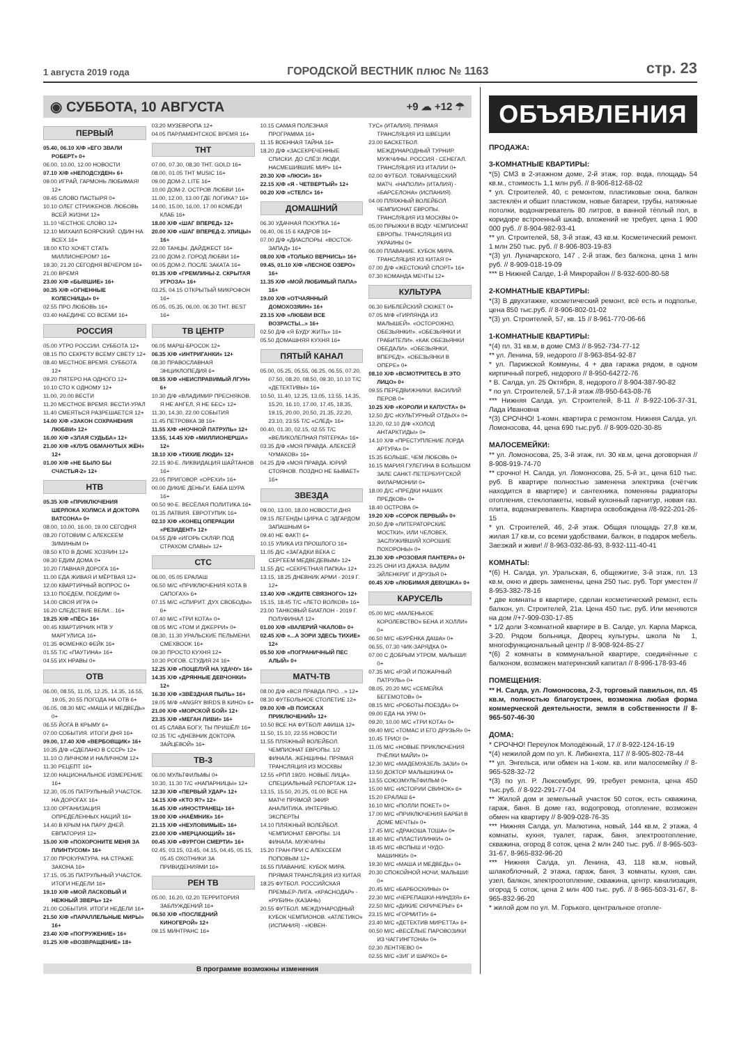1 августа 2019 года ГОРОДСКОЙ ВЕСТНИК плюс № 1163 стр. 23
◉ СУББОТА, 10 АВГУСТА +9 ☁ +12 ☂
ПЕРВЫЙ
05.40, 06.10 Х/Ф «ЕГО ЗВАЛИ РОБЕРТ» 0+
06.00, 10.00, 12.00 НОВОСТИ
07.10 Х/Ф «НЕПОДСУДЕН» 6+
09.00 ИГРАЙ, ГАРМОНЬ ЛЮБИМАЯ! 12+
09.45 СЛОВО ПАСТЫРЯ 0+
10.10 ОЛЕГ СТРИЖЕНОВ. ЛЮБОВЬ ВСЕЙ ЖИЗНИ 12+
11.10 ЧЕСТНОЕ СЛОВО 12+
12.10 МИХАИЛ БОЯРСКИЙ. ОДИН НА ВСЕХ 16+
18.00 КТО ХОЧЕТ СТАТЬ МИЛЛИОНЕРОМ? 16+
19.30, 21.20 СЕГОДНЯ ВЕЧЕРОМ 16+
21.00 ВРЕМЯ
23.00 Х/Ф «БЫВШИЕ» 16+
00.35 Х/Ф «ОГНЕННЫЕ КОЛЕСНИЦЫ» 0+
02.55 ПРО ЛЮБОВЬ 16+
03.40 НАЕДИНЕ СО ВСЕМИ 16+
РОССИЯ
05.00 УТРО РОССИИ. СУББОТА 12+
08.15 ПО СЕКРЕТУ ВСЕМУ СВЕТУ 12+
08.40 МЕСТНОЕ ВРЕМЯ. СУББОТА 12+
09.20 ПЯТЕРО НА ОДНОГО 12+
10.10 СТО К ОДНОМУ 12+
11.00, 20.00 ВЕСТИ
11.20 МЕСТНОЕ ВРЕМЯ. ВЕСТИ-УРАЛ
11.40 СМЕЯТЬСЯ РАЗРЕШАЕТСЯ 12+
14.00 Х/Ф «ЗАКОН СОХРАНЕНИЯ ЛЮБВИ» 12+
16.00 Х/Ф «ЗЛАЯ СУДЬБА» 12+
21.00 Х/Ф «КЛУБ ОБМАНУТЫХ ЖЁН» 12+
01.00 Х/Ф «НЕ БЫЛО БЫ СЧАСТЬЯ-2» 12+
НТВ
05.35 Х/Ф «ПРИКЛЮЧЕНИЯ ШЕРЛОКА ХОЛМСА И ДОКТОРА ВАТСОНА» 0+
08.00, 10.00, 16.00, 19.00 СЕГОДНЯ
08.20 ГОТОВИМ С АЛЕКСЕЕМ ЗИМИНЫМ 0+
08.50 КТО В ДОМЕ ХОЗЯИН 12+
09.30 ЕДИМ ДОМА 0+
10.20 ГЛАВНАЯ ДОРОГА 16+
11.00 ЕДА ЖИВАЯ И МЁРТВАЯ 12+
12.00 КВАРТИРНЫЙ ВОПРОС 0+
13.10 ПОЕДЕМ, ПОЕДИМ! 0+
14.00 СВОЯ ИГРА 0+
16.20 СЛЕДСТВИЕ ВЕЛИ... 16+
19.25 Х/Ф «ПЁС» 16+
00.45 КВАРТИРНИК НТВ У МАРГУЛИСА 16+
01.35 ФОМЕНКО ФЕЙК 16+
01.55 Т/С «ПАУТИНА» 16+
04.55 ИХ НРАВЫ 0+
ОТВ
06.00, 08.55, 11.05, 12.25, 14.35, 16.55, 19.05, 20.55 ПОГОДА НА ОТВ 6+
06.05, 08.30 М/С «МАША И МЕДВЕДЬ» 0+
06.55 ЙОГА В КРЫМУ 6+
07.00 СОБЫТИЯ. ИТОГИ ДНЯ 16+
09.00, 17.40 Х/Ф «ВЕРБОВЩИК» 16+
10.35 Д/Ф «СДЕЛАНО В СССР» 12+
11.10 О ЛИЧНОМ И НАЛИЧНОМ 12+
11.30 РЕЦЕПТ 16+
12.00 НАЦИОНАЛЬНОЕ ИЗМЕРЕНИЕ 16+
12.30, 05.05 ПАТРУЛЬНЫЙ УЧАСТОК. НА ДОРОГАХ 16+
13.00 ОРГАНИЗАЦИЯ ОПРЕДЕЛЕННЫХ НАЦИЙ 16+
14.40 В КРЫМ НА ПАРУ ДНЕЙ. ЕВПАТОРИЯ 12+
15.00 Х/Ф «ПОХОРОНИТЕ МЕНЯ ЗА ПЛИНТУСОМ» 16+
17.00 ПРОКУРАТУРА. НА СТРАЖЕ ЗАКОНА 16+
17.15, 05.35 ПАТРУЛЬНЫЙ УЧАСТОК. ИТОГИ НЕДЕЛИ 16+
19.10 Х/Ф «МОЙ ЛАСКОВЫЙ И НЕЖНЫЙ ЗВЕРЬ» 12+
21.00 СОБЫТИЯ. ИТОГИ НЕДЕЛИ 16+
21.50 Х/Ф «ПАРАЛЛЕЛЬНЫЕ МИРЫ» 16+
23.40 Х/Ф «ПОГРУЖЕНИЕ» 16+
01.25 Х/Ф «ВОЗВРАЩЕНИЕ» 18+
03.20 МУЗЕВРОПА 12+
04.05 ПАРЛАМЕНТСКОЕ ВРЕМЯ 16+
ТНТ
07.00, 07.30, 08.30 ТНТ. GOLD 16+
08.00, 01.05 ТНТ MUSIC 16+
09.00 ДОМ-2. LITE 16+
10.00 ДОМ-2. ОСТРОВ ЛЮБВИ 16+
11.00, 12.00, 13.00 ГДЕ ЛОГИКА? 16+
14.00, 15.00, 16.00, 17.00 КОМЕДИ КЛАБ 16+
18.00 Х/Ф «ШАГ ВПЕРЕД» 12+
20.00 Х/Ф «ШАГ ВПЕРЕД-2. УЛИЦЫ» 16+
22.00 ТАНЦЫ. ДАЙДЖЕСТ 16+
23.00 ДОМ-2. ГОРОД ЛЮБВИ 16+
00.05 ДОМ-2. ПОСЛЕ ЗАКАТА 16+
01.35 Х/Ф «ГРЕМЛИНЫ-2. СКРЫТАЯ УГРОЗА» 16+
03.25, 04.15 ОТКРЫТЫЙ МИКРОФОН 16+
05.05, 05.35, 06.00, 06.30 ТНТ. BEST 16+
ТВ ЦЕНТР
06.05 МАРШ-БРОСОК 12+
06.35 Х/Ф «ИНТРИГАНКИ» 12+
08.30 ПРАВОСЛАВНАЯ ЭНЦИКЛОПЕДИЯ 6+
08.55 Х/Ф «НЕИСПРАВИМЫЙ ЛГУН» 6+
10.30 Д/Ф «ВЛАДИМИР ПРЕСНЯКОВ. Я НЕ АНГЕЛ, Я НЕ БЕС» 12+
11.30, 14.30, 22.00 СОБЫТИЯ
11.45 ПЕТРОВКА 38 16+
11.55 Х/Ф «НОЧНОЙ ПАТРУЛЬ» 12+
13.55, 14.45 Х/Ф «МИЛЛИОНЕРША» 12+
18.10 Х/Ф «ТИХИЕ ЛЮДИ» 12+
22.15 90-Е. ЛИКВИДАЦИЯ ШАЙТАНОВ 16+
23.05 ПРИГОВОР. «ОРЕХИ» 16+
00.00 ДИКИЕ ДЕНЬГИ. БАБА ШУРА 16+
00.50 90-Е. ВЕСЁЛАЯ ПОЛИТИКА 16+
01.35 ЛАТВИЯ. ЕВРОТУПИК 16+
02.10 Х/Ф «КОНЕЦ ОПЕРАЦИИ «РЕЗИДЕНТ» 12+
04.55 Д/Ф «ИГОРЬ СКЛЯР. ПОД СТРАХОМ СЛАВЫ» 12+
СТС
06.00, 05.05 ЕРАЛАШ
06.50 М/С «ПРИКЛЮЧЕНИЯ КОТА В САПОГАХ» 6+
07.15 М/С «СПИРИТ. ДУХ СВОБОДЫ» 6+
07.40 М/С «ТРИ КОТА» 0+
08.05 М/С «ТОМ И ДЖЕРРИ» 0+
08.30, 11.30 УРАЛЬСКИЕ ПЕЛЬМЕНИ. СМЕХBOOK 16+
09.30 ПРОСТО КУХНЯ 12+
10.30 РОГОВ. СТУДИЯ 24 16+
12.25 Х/Ф «ПОЦЕЛУЙ НА УДАЧУ» 16+
14.35 Х/Ф «ДРЯННЫЕ ДЕВЧОНКИ» 12+
16.30 Х/Ф «ЗВЁЗДНАЯ ПЫЛЬ» 16+
19.05 М/Ф «ANGRY BIRDS В КИНО» 6+
21.00 Х/Ф «МОРСКОЙ БОЙ» 12+
23.35 Х/Ф «МЕГАН ЛИВИ» 16+
01.45 СЛАВА БОГУ, ТЫ ПРИШЁЛ! 16+
02.35 Т/С «ДНЕВНИК ДОКТОРА ЗАЙЦЕВОЙ» 16+
ТВ-3
06.00 МУЛЬТФИЛЬМЫ 0+
10.30, 11.30 Т/С «НАПАРНИЦЫ» 12+
12.30 Х/Ф «ПЕРВЫЙ УДАР» 12+
14.15 Х/Ф «КТО Я?» 12+
16.45 Х/Ф «ИНОСТРАНЕЦ» 16+
19.00 Х/Ф «НАЁМНИК» 16+
21.15 Х/Ф «НЕУЛОВИМЫЕ» 16+
23.00 Х/Ф «МЕРЦАЮЩИЙ» 16+
00.45 Х/Ф «ФУРГОН СМЕРТИ» 16+
02.45, 03.15, 03.45, 04.15, 04.45, 05.15, 05.45 ОХОТНИКИ ЗА ПРИВИДЕНИЯМИ 16+
РЕН ТВ
05.00, 16.20, 02.20 ТЕРРИТОРИЯ ЗАБЛУЖДЕНИЙ 16+
06.50 Х/Ф «ПОСЛЕДНИЙ КИНОГЕРОЙ» 12+
09.15 МИНТРАНС 16+
10.15 САМАЯ ПОЛЕЗНАЯ ПРОГРАММА 16+
11.15 ВОЕННАЯ ТАЙНА 16+
18.20 Д/Ф «ЗАСЕКРЕЧЕННЫЕ СПИСКИ. ДО СЛЁЗ! ЛЮДИ, НАСМЕШИВШИЕ МИР» 16+
20.30 Х/Ф «ЛЮСИ» 16+
22.15 Х/Ф «Я - ЧЕТВЕРТЫЙ» 12+
00.20 Х/Ф «СТЕЛС» 16+
ДОМАШНИЙ
06.30 УДАЧНАЯ ПОКУПКА 16+
06.40, 06.15 6 КАДРОВ 16+
07.00 Д/Ф «ДИАСПОРЫ. «ВОСТОК-ЗАПАД» 16+
08.00 Х/Ф «ТОЛЬКО ВЕРНИСЬ» 16+
09.45, 01.10 Х/Ф «ЛЕСНОЕ ОЗЕРО» 16+
11.35 Х/Ф «МОЙ ЛЮБИМЫЙ ПАПА» 16+
19.00 Х/Ф «ОТЧАЯННЫЙ ДОМОХОЗЯИН» 16+
23.15 Х/Ф «ЛЮБВИ ВСЕ ВОЗРАСТЫ...» 16+
02.50 Д/Ф «Я БУДУ ЖИТЬ» 16+
05.50 ДОМАШНЯЯ КУХНЯ 16+
ПЯТЫЙ КАНАЛ
05.00, 05.25, 05.55, 06.25, 06.55, 07.20, 07.50, 08.20, 08.50, 09.30, 10.10 Т/С «ДЕТЕКТИВЫ» 16+
10.50, 11.40, 12.25, 13.05, 13.55, 14.35, 15.20, 16.10, 17.00, 17.45, 18.35, 19.15, 20.00, 20.50, 21.35, 22.20, 23.10, 23.55 Т/С «СЛЕД» 16+
00.40, 01.30, 02.15, 02.55 Т/С «ВЕЛИКОЛЕПНАЯ ПЯТЕРКА» 16+
03.35 Д/Ф «МОЯ ПРАВДА. АЛЕКСЕЙ ЧУМАКОВ» 16+
04.25 Д/Ф «МОЯ ПРАВДА. ЮРИЙ СТОЯНОВ. ПОЗДНО НЕ БЫВАЕТ» 16+
ЗВЕЗДА
09.00, 13.00, 18.00 НОВОСТИ ДНЯ
09.15 ЛЕГЕНДЫ ЦИРКА С ЭДГАРДОМ ЗАПАШНЫМ 6+
09.40 НЕ ФАКТ! 6+
10.15 УЛИКА ИЗ ПРОШЛОГО 16+
11.05 Д/С «ЗАГАДКИ ВЕКА С СЕРГЕЕМ МЕДВЕДЕВЫМ» 12+
11.55 Д/С «СЕКРЕТНАЯ ПАПКА» 12+
13.15, 18.25 ДНЕВНИК АРМИ - 2019 Г. 12+
13.40 Х/Ф «ЖДИТЕ СВЯЗНОГО» 12+
15.15, 18.45 Т/С «ЛЕТО ВОЛКОВ» 16+
23.00 ТАНКОВЫЙ БИАТЛОН - 2019 Г. ПОЛУФИНАЛ 12+
01.00 Х/Ф «ВАЛЕРИЙ ЧКАЛОВ» 0+
02.45 Х/Ф «...А ЗОРИ ЗДЕСЬ ТИХИЕ» 12+
05.50 Х/Ф «ПОГРАНИЧНЫЙ ПЕС АЛЫЙ» 0+
МАТЧ-ТВ
08.00 Д/Ф «ВСЯ ПРАВДА ПРО…» 12+
08.30 ФУТБОЛЬНОЕ СТОЛЕТИЕ 12+
09.00 Х/Ф «В ПОИСКАХ ПРИКЛЮЧЕНИЙ» 12+
10.50 ВСЕ НА ФУТБОЛ! АФИША 12+
11.50, 15.10, 22.55 НОВОСТИ
11.55 ПЛЯЖНЫЙ ВОЛЕЙБОЛ. ЧЕМПИОНАТ ЕВРОПЫ. 1/2 ФИНАЛА. ЖЕНЩИНЫ. ПРЯМАЯ ТРАНСЛЯЦИЯ ИЗ МОСКВЫ
12.55 «РПЛ 19/20. НОВЫЕ ЛИЦА». СПЕЦИАЛЬНЫЙ РЕПОРТАЖ 12+
13.15, 15.50, 20.25, 01.00 ВСЕ НА МАТЧ! ПРЯМОЙ ЭФИР. АНАЛИТИКА. ИНТЕРВЬЮ. ЭКСПЕРТЫ
14.10 ПЛЯЖНЫЙ ВОЛЕЙБОЛ. ЧЕМПИОНАТ ЕВРОПЫ. 1/4 ФИНАЛА. МУЖЧИНЫ
15.20 ГРАН-ПРИ С АЛЕКСЕЕМ ПОПОВЫМ 12+
16.55 ПЛАВАНИЕ. КУБОК МИРА. ПРЯМАЯ ТРАНСЛЯЦИЯ ИЗ КИТАЯ
18.25 ФУТБОЛ. РОССИЙСКАЯ ПРЕМЬЕР-ЛИГА. «КРАСНОДАР» - «РУБИН» (КАЗАНЬ)
20.55 ФУТБОЛ. МЕЖДУНАРОДНЫЙ КУБОК ЧЕМПИОНОВ. «АТЛЕТИКО» (ИСПАНИЯ) - «ЮВЕН-
ТУС» (ИТАЛИЯ). ПРЯМАЯ ТРАНСЛЯЦИЯ ИЗ ШВЕЦИИ
23.00 БАСКЕТБОЛ. МЕЖДУНАРОДНЫЙ ТУРНИР. МУЖЧИНЫ. РОССИЯ - СЕНЕГАЛ. ТРАНСЛЯЦИЯ ИЗ ИТАЛИИ 0+
02.00 ФУТБОЛ. ТОВАРИЩЕСКИЙ МАТЧ. «НАПОЛИ» (ИТАЛИЯ) - «БАРСЕЛОНА» (ИСПАНИЯ).
04.00 ПЛЯЖНЫЙ ВОЛЕЙБОЛ. ЧЕМПИОНАТ ЕВРОПЫ. ТРАНСЛЯЦИЯ ИЗ МОСКВЫ 0+
05.00 ПРЫЖКИ В ВОДУ. ЧЕМПИОНАТ ЕВРОПЫ. ТРАНСЛЯЦИЯ ИЗ УКРАИНЫ 0+
06.00 ПЛАВАНИЕ. КУБОК МИРА. ТРАНСЛЯЦИЯ ИЗ КИТАЯ 0+
07.00 Д/Ф «ЖЕСТОКИЙ СПОРТ» 16+
07.30 КОМАНДА МЕЧТЫ 12+
КУЛЬТУРА
06.30 БИБЛЕЙСКИЙ СЮЖЕТ 0+
07.05 М/Ф «ГИРЛЯНДА ИЗ МАЛЫШЕЙ». «ОСТОРОЖНО, ОБЕЗЬЯНКИ!». «ОБЕЗЬЯНКИ И ГРАБИТЕЛИ». «КАК ОБЕЗЬЯНКИ ОБЕДАЛИ». «ОБЕЗЬЯНКИ, ВПЕРЕД!». «ОБЕЗЬЯНКИ В ОПЕРЕ» 0+
08.10 Х/Ф «ВСМОТРИТЕСЬ В ЭТО ЛИЦО» 0+
09.55 ПЕРЕДВИЖНИКИ. ВАСИЛИЙ ПЕРОВ 0+
10.25 Х/Ф «КОРОЛИ И КАПУСТА» 0+
12.50 Д/С «КУЛЬТУРНЫЙ ОТДЫХ» 0+
13.20, 02.10 Д/Ф «ХОЛОД АНТАРКТИДЫ» 0+
14.10 Х/Ф «ПРЕСТУПЛЕНИЕ ЛОРДА АРТУРА» 0+
15.35 БОЛЬШЕ, ЧЕМ ЛЮБОВЬ 0+
16.15 МАРИЯ ГУЛЕГИНА В БОЛЬШОМ ЗАЛЕ САНКТ-ПЕТЕРБУРГСКОЙ ФИЛАРМОНИИ 0+
18.00 Д/С «ПРЕДКИ НАШИХ ПРЕДКОВ» 0+
18.40 ОСТРОВА 0+
19.20 Х/Ф «СОРОК ПЕРВЫЙ» 0+
20.50 Д/Ф «ЛИТЕРАТОРСКИЕ МОСТКИ», ИЛИ ЧЕЛОВЕК, ЗАСЛУЖИВШИЙ ХОРОШИЕ ПОХОРОНЫ» 0+
21.30 Х/Ф «РОЗОВАЯ ПАНТЕРА» 0+
23.25 ОНИ ИЗ ДЖАЗА. ВАДИМ ЭЙЛЕНКРИГ И ДРУЗЬЯ 0+
00.45 Х/Ф «ЛЮБИМАЯ ДЕВУШКА» 0+
КАРУСЕЛЬ
05.00 М/С «МАЛЕНЬКОЕ КОРОЛЕВСТВО» БЕНА И ХОЛЛИ» 0+
06.50 М/С «БУРЁНКА ДАША» 0+
06.55, 07.30 ЧИК-ЗАРЯДКА 0+
07.00 С ДОБРЫМ УТРОМ, МАЛЫШИ! 0+
07.35 М/С «РЭЙ И ПОЖАРНЫЙ ПАТРУЛЬ» 0+
08.05, 20.20 М/С «СЕМЕЙКА БЕГЕМОТОВ» 0+
08.15 М/С «РОБОТЫ-ПОЕЗДА» 0+
09.00 ЕДА НА УРА! 0+
09.20, 10.00 М/С «ТРИ КОТА» 0+
09.40 М/С «ТОМАС И ЕГО ДРУЗЬЯ» 0+
10.45 ТРИО! 0+
11.05 М/С «НОВЫЕ ПРИКЛЮЧЕНИЯ ПЧЁЛКИ МАЙИ» 0+
12.30 М/С «МАДЕМУАЗЕЛЬ ЗАЗИ» 0+
13.50 ДОКТОР МАЛЫШКИНА 0+
13.55 СОЮЗМУЛЬТФИЛЬМ 0+
15.00 М/С «ИСТОРИИ СВИНОК» 6+
15.20 ЕРАЛАШ 6+
16.10 М/С «ПОЛЛИ ПОКЕТ» 0+
17.00 М/С «ПРИКЛЮЧЕНИЯ БАРБИ В ДОМЕ МЕЧТЫ» 0+
17.45 М/С «ДРАКОША ТОША» 0+
18.40 М/С «ПЛАСТИЛИНКИ» 0+
18.45 М/С «ВСПЫШ И ЧУДО-МАШИНКИ» 0+
19.30 М/С «МАША И МЕДВЕДЬ» 0+
20.30 СПОКОЙНОЙ НОЧИ, МАЛЫШИ! 0+
20.45 М/С «БАРБОСКИНЫ» 0+
22.30 М/С «ЧЕРЕПАШКИ-НИНДЗЯ» 6+
22.50 М/С «ДИКИЕ СКРИЧЕРЫ!» 6+
23.15 М/С «ГОРМИТИ» 6+
23.40 М/С «ДЕТЕКТИВ МИРЕТТА» 6+
00.50 М/С «ВЕСЁЛЫЕ ПАРОВОЗИКИ ИЗ ЧАГГИНГТОНА» 0+
02.30 ЛЕНТЯЕВО 0+
02.55 М/С «ЗИГ И ШАРКО» 6+
В программе возможны изменения
ОБЪЯВЛЕНИЯ
ПРОДАЖА:
3-КОМНАТНЫЕ КВАРТИРЫ:
*(5) СМЗ в 2-этажном доме, 2-й этаж, гор. вода, площадь 54 кв.м., стоимость 1,1 млн руб. // 8-906-812-68-02
* ул. Строителей, 40, с ремонтом, пластиковые окна, балкон застеклён и обшит пластиком, новые батареи, трубы, натяжные потолки, водонагреватель 80 литров, в ванной тёплый пол, в коридоре встроенный шкаф, вложений не требует, цена 1 900 000 руб. // 8-904-982-93-41
** ул. Строителей, 58, 3-й этаж, 43 кв.м. Косметический ремонт. 1 млн 250 тыс. руб. // 8-906-803-19-83
*(3) ул. Луначарского, 147 , 2-й этаж, без балкона, цена 1 млн руб. // 8-909-018-19-09
*** В Нижней Салде, 1-й Микрорайон // 8-932-600-80-58
2-КОМНАТНЫЕ КВАРТИРЫ:
*(3) В двухэтажке, косметический ремонт, всё есть и подполье, цена 850 тыс.руб. // 8-906-802-01-02
*(3) ул. Строителей, 57, кв. 15 // 8-961-770-06-66
1-КОМНАТНЫЕ КВАРТИРЫ:
*(4) пл. 31 кв.м, в доме СМЗ // 8-952-734-77-12
** ул. Ленина, 59, недорого // 8-963-854-92-87
* ул. Парижской Коммуны, 4 + два гаража рядом, в одном кирпичный погреб, недорого // 8-950-64272-76
* В. Салда, ул. 25 Октября, 8, недорого // 8-904-387-90-82
* по ул. Строителей, 57,1-й этаж //8-950-643-08-76
*** Нижняя Салда, ул. Строителей, 8-11 // 8-922-106-37-31, Лада Ивановна
*(3) СРОЧНО! 1-комн. квартира с ремонтом. Нижняя Салда, ул. Ломоносова, 44, цена 690 тыс.руб. // 8-909-020-30-85
МАЛОСЕМЕЙКИ:
** ул. Ломоносова, 25, 3-й этаж, пл. 30 кв.м, цена договорная // 8-908-919-74-70
** срочно! Н. Салда, ул. Ломоносова, 25, 5-й эт., цена 610 тыс. руб. В квартире полностью заменена электрика (счётчик находится в квартире) и сантехника, поменяны радиаторы отопления, стеклопакеты, новый кухонный гарнитур, новая газ. плита, водонагреватель. Квартира освобождена //8-922-201-26-15
* ул. Строителей, 46, 2-й этаж. Общая площадь 27,8 кв.м, жилая 17 кв.м, со всеми удобствами, балкон, в подарок мебель. Заезжай и живи! // 8-963-032-86-93, 8-932-111-40-41
КОМНАТЫ:
*(6) Н. Салда, ул. Уральская, 6, общежитие, 3-й этаж, пл. 13 кв.м, окно и дверь заменены, цена 250 тыс. руб. Торг уместен // 8-953-382-78-16
* две комнаты в квартире, сделан косметический ремонт, есть балкон, ул. Строителей, 21а. Цена 450 тыс. руб. Или меняются на дом //+7-909-030-17-85
* 1/2 доли 3-комнатной квартире в В. Салде, ул. Карла Маркса, 3-20. Рядом больница, Дворец культуры, школа № 1, многофункциональный центр // 8-908-924-85-27
*(6) 2 комнаты в коммунальной квартире, соединённые с балконом, возможен материнский капитал // 8-996-178-93-46
ПОМЕЩЕНИЯ:
** Н. Салда, ул. Ломоносова, 2-3, торговый павильон, пл. 45 кв.м, полностью благоустроен, возможна любая форма коммерческой деятельности, земля в собственности // 8-965-507-46-30
ДОМА:
* СРОЧНО! Переулок Молодёжный, 17 // 8-922-124-16-19
*(4) нежилой дом по ул. К. Либкнехта, 117 // 8-905-802-78-44
** ул. Энгельса, или обмен на 1-ком. кв. или малосемейку // 8-965-528-32-72
*(3) по ул. Р. Люксембург, 99, требует ремонта, цена 450 тыс.руб. // 8-922-291-77-04
** Жилой дом и земельный участок 50 соток, есть скважина, гараж, баня. В доме газ, водопровод, отопление, возможен обмен на квартиру // 8-909-028-76-35
*** Нижняя Салда, ул. Малютина, новый, 144 кв.м, 2 этажа, 4 комнаты, кухня, туалет, гараж, баня, электроотопление, скважина, огород 8 соток, цена 2 млн 240 тыс. руб. // 8-965-503-31-67, 8-965-832-96-20
*** Нижняя Салда, ул. Ленина, 43, 118 кв.м, новый, шлакоблочный, 2 этажа, гараж, баня, 3 комнаты, кухня, сан. узел, балкон, электроотопление, скважина, центр. канализация, огород 5 соток, цена 2 млн 400 тыс. руб. // 8-965-503-31-67, 8-965-832-96-20
* жилой дом по ул. М. Горького, центральное отопле-